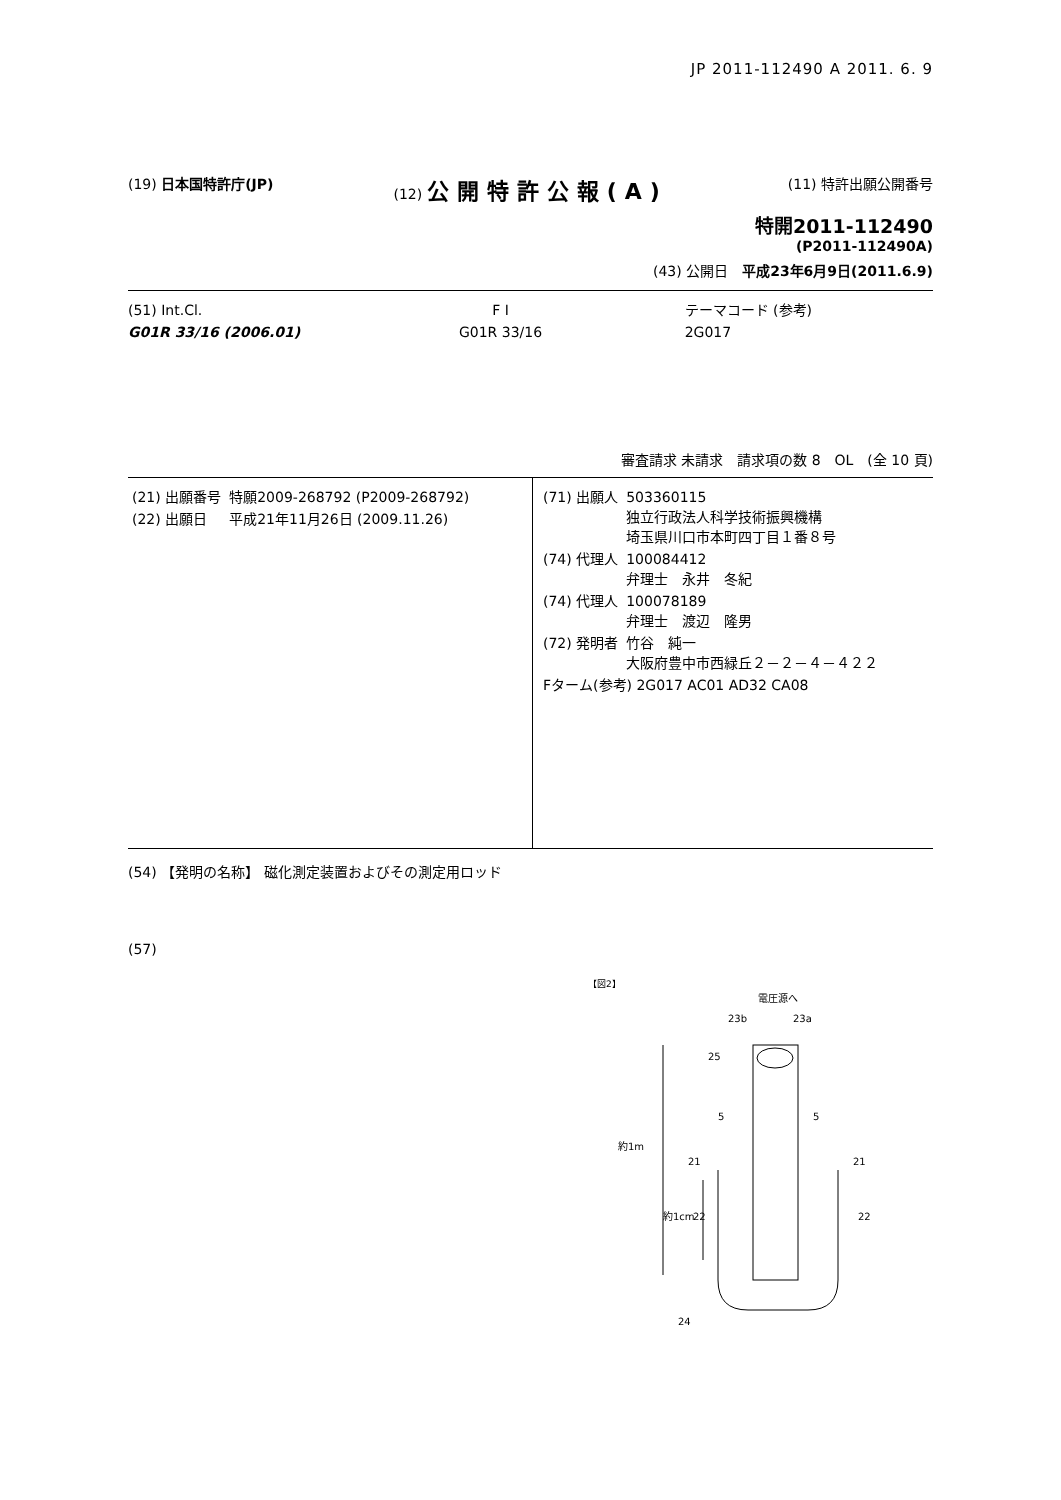JP 2011-112490 A 2011. 6. 9
(19) 日本国特許庁(JP) (12) 公開特許公報(A)
(11) 特許出願公開番号
特開2011-112490
(P2011-112490A)
(43) 公開日　平成23年6月9日(2011.6.9)
(51) Int.Cl.
G01R 33/16 (2006.01)
F I
G01R 33/16
テーマコード (参考)
2G017
審査請求 未請求　請求項の数 8　OL　(全 10 頁)
| (21) 出願番号 | 特願2009-268792 (P2009-268792) |
| (22) 出願日 | 平成21年11月26日 (2009.11.26) |
| (71) 出願人 | 503360115 独立行政法人科学技術振興機構 埼玉県川口市本町四丁目１番８号 |
| (74) 代理人 | 100084412 弁理士 永井 冬紀 |
| (74) 代理人 | 100078189 弁理士 渡辺 隆男 |
| (72) 発明者 | 竹谷 純一 大阪府豊中市西緑丘２－２－４－４２２ |
| Fターム(参考) 2G017 AC01 AD32 CA08 | |
(54) 【発明の名称】 磁化測定装置およびその測定用ロッド
(57)
【図2】
電圧源へ
23b
23a
約1m
約1cm
25
5
5
21
21
22
22
24